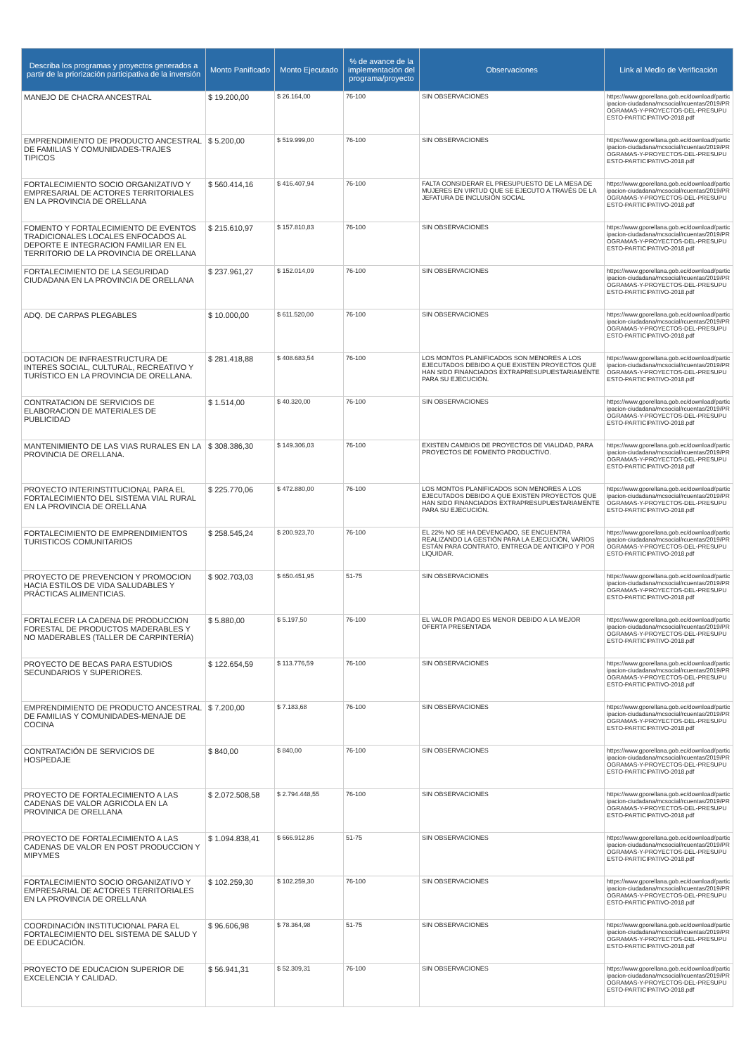| Describa los programas y proyectos generados a partir de la priorización participativa de la inversión | Monto Panificado | Monto Ejecutado | % de avance de la implementación del programa/proyecto | Observaciones | Link al Medio de Verificación |
| --- | --- | --- | --- | --- | --- |
| MANEJO DE CHACRA ANCESTRAL | $ 19.200,00 | $ 26.164,00 | 76-100 | SIN OBSERVACIONES | https://www.gporellana.gob.ec/download/participacion-ciudadana/mcsocial/rcuentas/2019/PROGRAMAS-Y-PROYECTOS-DEL-PRESUPUESTO-PARTICIPATIVO-2018.pdf |
| EMPRENDIMIENTO DE PRODUCTO ANCESTRAL DE FAMILIAS Y COMUNIDADES-TRAJES TIPICOS | $ 5.200,00 | $ 519.999,00 | 76-100 | SIN OBSERVACIONES | https://www.gporellana.gob.ec/download/participacion-ciudadana/mcsocial/rcuentas/2019/PROGRAMAS-Y-PROYECTOS-DEL-PRESUPUESTO-PARTICIPATIVO-2018.pdf |
| FORTALECIMIENTO SOCIO ORGANIZATIVO Y EMPRESARIAL DE ACTORES TERRITORIALES EN LA PROVINCIA DE ORELLANA | $ 560.414,16 | $ 416.407,94 | 76-100 | FALTA CONSIDERAR EL PRESUPUESTO DE LA MESA DE MUJERES EN VIRTUD QUE SE EJECUTO A TRAVÉS DE LA JEFATURA DE INCLUSIÓN SOCIAL | https://www.gporellana.gob.ec/download/participacion-ciudadana/mcsocial/rcuentas/2019/PROGRAMAS-Y-PROYECTOS-DEL-PRESUPUESTO-PARTICIPATIVO-2018.pdf |
| FOMENTO Y FORTALECIMIENTO DE EVENTOS TRADICIONALES LOCALES ENFOCADOS AL DEPORTE E INTEGRACION FAMILIAR EN EL TERRITORIO DE LA PROVINCIA DE ORELLANA | $ 215.610,97 | $ 157.810,83 | 76-100 | SIN OBSERVACIONES | https://www.gporellana.gob.ec/download/participacion-ciudadana/mcsocial/rcuentas/2019/PROGRAMAS-Y-PROYECTOS-DEL-PRESUPUESTO-PARTICIPATIVO-2018.pdf |
| FORTALECIMIENTO DE LA SEGURIDAD CIUDADANA EN LA PROVINCIA DE ORELLANA | $ 237.961,27 | $ 152.014,09 | 76-100 | SIN OBSERVACIONES | https://www.gporellana.gob.ec/download/participacion-ciudadana/mcsocial/rcuentas/2019/PROGRAMAS-Y-PROYECTOS-DEL-PRESUPUESTO-PARTICIPATIVO-2018.pdf |
| ADQ. DE CARPAS PLEGABLES | $ 10.000,00 | $ 611.520,00 | 76-100 | SIN OBSERVACIONES | https://www.gporellana.gob.ec/download/participacion-ciudadana/mcsocial/rcuentas/2019/PROGRAMAS-Y-PROYECTOS-DEL-PRESUPUESTO-PARTICIPATIVO-2018.pdf |
| DOTACION DE INFRAESTRUCTURA DE INTERES SOCIAL, CULTURAL, RECREATIVO Y TURÍSTICO EN LA PROVINCIA DE ORELLANA. | $ 281.418,88 | $ 408.683,54 | 76-100 | LOS MONTOS PLANIFICADOS SON MENORES A LOS EJECUTADOS DEBIDO A QUE EXISTEN PROYECTOS QUE HAN SIDO FINANCIADOS EXTRAPRESUPUESTARIAMENTE PARA SU EJECUCIÓN. | https://www.gporellana.gob.ec/download/participacion-ciudadana/mcsocial/rcuentas/2019/PROGRAMAS-Y-PROYECTOS-DEL-PRESUPUESTO-PARTICIPATIVO-2018.pdf |
| CONTRATACION DE SERVICIOS DE ELABORACION DE MATERIALES DE PUBLICIDAD | $ 1.514,00 | $ 40.320,00 | 76-100 | SIN OBSERVACIONES | https://www.gporellana.gob.ec/download/participacion-ciudadana/mcsocial/rcuentas/2019/PROGRAMAS-Y-PROYECTOS-DEL-PRESUPUESTO-PARTICIPATIVO-2018.pdf |
| MANTENIMIENTO DE LAS VIAS RURALES EN LA PROVINCIA DE ORELLANA. | $ 308.386,30 | $ 149.306,03 | 76-100 | EXISTEN CAMBIOS DE PROYECTOS DE VIALIDAD, PARA PROYECTOS DE FOMENTO PRODUCTIVO. | https://www.gporellana.gob.ec/download/participacion-ciudadana/mcsocial/rcuentas/2019/PROGRAMAS-Y-PROYECTOS-DEL-PRESUPUESTO-PARTICIPATIVO-2018.pdf |
| PROYECTO INTERINSTITUCIONAL PARA EL FORTALECIMIENTO DEL SISTEMA VIAL RURAL EN LA PROVINCIA DE ORELLANA | $ 225.770,06 | $ 472.880,00 | 76-100 | LOS MONTOS PLANIFICADOS SON MENORES A LOS EJECUTADOS DEBIDO A QUE EXISTEN PROYECTOS QUE HAN SIDO FINANCIADOS EXTRAPRESUPUESTARIAMENTE PARA SU EJECUCIÓN. | https://www.gporellana.gob.ec/download/participacion-ciudadana/mcsocial/rcuentas/2019/PROGRAMAS-Y-PROYECTOS-DEL-PRESUPUESTO-PARTICIPATIVO-2018.pdf |
| FORTALECIMIENTO DE EMPRENDIMIENTOS TURISTICOS COMUNITARIOS | $ 258.545,24 | $ 200.923,70 | 76-100 | EL 22% NO SE HA DEVENGADO, SE ENCUENTRA REALIZANDO LA GESTIÓN PARA LA EJECUCIÓN, VARIOS ESTÁN PARA CONTRATO, ENTREGA DE ANTICIPO Y POR LIQUIDAR. | https://www.gporellana.gob.ec/download/participacion-ciudadana/mcsocial/rcuentas/2019/PROGRAMAS-Y-PROYECTOS-DEL-PRESUPUESTO-PARTICIPATIVO-2018.pdf |
| PROYECTO DE PREVENCION Y PROMOCION HACIA ESTILOS DE VIDA SALUDABLES Y PRÁCTICAS ALIMENTICIAS. | $ 902.703,03 | $ 650.451,95 | 51-75 | SIN OBSERVACIONES | https://www.gporellana.gob.ec/download/participacion-ciudadana/mcsocial/rcuentas/2019/PROGRAMAS-Y-PROYECTOS-DEL-PRESUPUESTO-PARTICIPATIVO-2018.pdf |
| FORTALECER LA CADENA DE PRODUCCION FORESTAL DE PRODUCTOS MADERABLES Y NO MADERABLES (TALLER DE CARPINTERÍA) | $ 5.880,00 | $ 5.197,50 | 76-100 | EL VALOR PAGADO ES MENOR DEBIDO A LA MEJOR OFERTA PRESENTADA | https://www.gporellana.gob.ec/download/participacion-ciudadana/mcsocial/rcuentas/2019/PROGRAMAS-Y-PROYECTOS-DEL-PRESUPUESTO-PARTICIPATIVO-2018.pdf |
| PROYECTO DE BECAS PARA ESTUDIOS SECUNDARIOS Y SUPERIORES. | $ 122.654,59 | $ 113.776,59 | 76-100 | SIN OBSERVACIONES | https://www.gporellana.gob.ec/download/participacion-ciudadana/mcsocial/rcuentas/2019/PROGRAMAS-Y-PROYECTOS-DEL-PRESUPUESTO-PARTICIPATIVO-2018.pdf |
| EMPRENDIMIENTO DE PRODUCTO ANCESTRAL DE FAMILIAS Y COMUNIDADES-MENAJE DE COCINA | $ 7.200,00 | $ 7.183,68 | 76-100 | SIN OBSERVACIONES | https://www.gporellana.gob.ec/download/participacion-ciudadana/mcsocial/rcuentas/2019/PROGRAMAS-Y-PROYECTOS-DEL-PRESUPUESTO-PARTICIPATIVO-2018.pdf |
| CONTRATACIÓN DE SERVICIOS DE HOSPEDAJE | $ 840,00 | $ 840,00 | 76-100 | SIN OBSERVACIONES | https://www.gporellana.gob.ec/download/participacion-ciudadana/mcsocial/rcuentas/2019/PROGRAMAS-Y-PROYECTOS-DEL-PRESUPUESTO-PARTICIPATIVO-2018.pdf |
| PROYECTO DE FORTALECIMIENTO A LAS CADENAS DE VALOR AGRICOLA EN LA PROVINICA DE ORELLANA | $ 2.072.508,58 | $ 2.794.448,55 | 76-100 | SIN OBSERVACIONES | https://www.gporellana.gob.ec/download/participacion-ciudadana/mcsocial/rcuentas/2019/PROGRAMAS-Y-PROYECTOS-DEL-PRESUPUESTO-PARTICIPATIVO-2018.pdf |
| PROYECTO DE FORTALECIMIENTO A LAS CADENAS DE VALOR EN POST PRODUCCION Y MIPYMES | $ 1.094.838,41 | $ 666.912,86 | 51-75 | SIN OBSERVACIONES | https://www.gporellana.gob.ec/download/participacion-ciudadana/mcsocial/rcuentas/2019/PROGRAMAS-Y-PROYECTOS-DEL-PRESUPUESTO-PARTICIPATIVO-2018.pdf |
| FORTALECIMIENTO SOCIO ORGANIZATIVO Y EMPRESARIAL DE ACTORES TERRITORIALES EN LA PROVINCIA DE ORELLANA | $ 102.259,30 | $ 102.259,30 | 76-100 | SIN OBSERVACIONES | https://www.gporellana.gob.ec/download/participacion-ciudadana/mcsocial/rcuentas/2019/PROGRAMAS-Y-PROYECTOS-DEL-PRESUPUESTO-PARTICIPATIVO-2018.pdf |
| COORDINACIÓN INSTITUCIONAL PARA EL FORTALECIMIENTO DEL SISTEMA DE SALUD Y DE EDUCACIÓN. | $ 96.606,98 | $ 78.364,98 | 51-75 | SIN OBSERVACIONES | https://www.gporellana.gob.ec/download/participacion-ciudadana/mcsocial/rcuentas/2019/PROGRAMAS-Y-PROYECTOS-DEL-PRESUPUESTO-PARTICIPATIVO-2018.pdf |
| PROYECTO DE EDUCACION SUPERIOR DE EXCELENCIA Y CALIDAD. | $ 56.941,31 | $ 52.309,31 | 76-100 | SIN OBSERVACIONES | https://www.gporellana.gob.ec/download/participacion-ciudadana/mcsocial/rcuentas/2019/PROGRAMAS-Y-PROYECTOS-DEL-PRESUPUESTO-PARTICIPATIVO-2018.pdf |